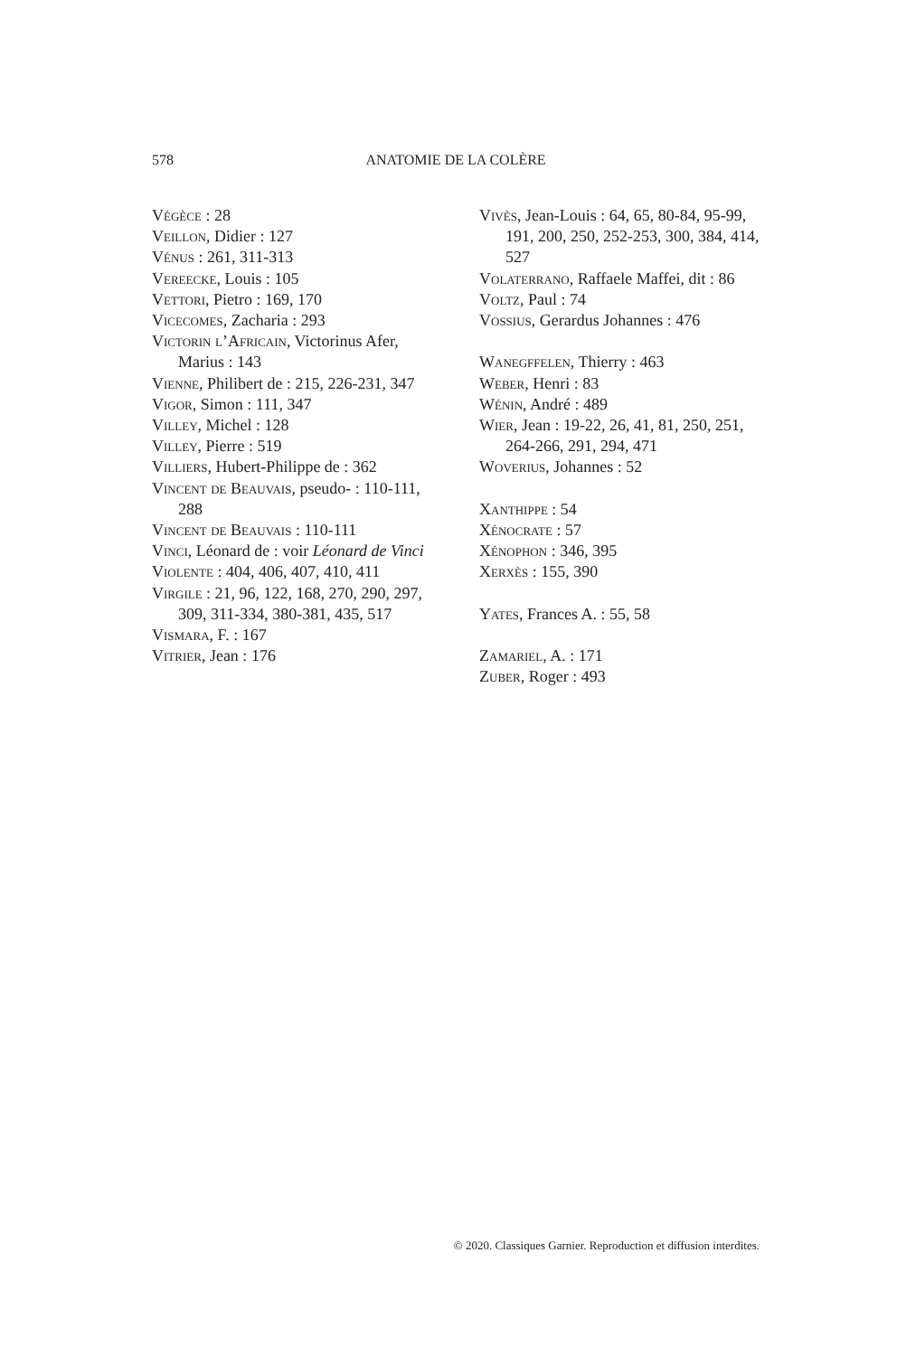578 ANATOMIE DE LA COLÈRE
Végèce : 28
Veillon, Didier : 127
Vénus : 261, 311-313
Vereecke, Louis : 105
Vettori, Pietro : 169, 170
Vicecomes, Zacharia : 293
Victorin l’Africain, Victorinus Afer, Marius : 143
Vienne, Philibert de : 215, 226-231, 347
Vigor, Simon : 111, 347
Villey, Michel : 128
Villey, Pierre : 519
Villiers, Hubert-Philippe de : 362
Vincent de Beauvais, pseudo- : 110-111, 288
Vincent de Beauvais : 110-111
Vinci, Léonard de : voir Léonard de Vinci
Violente : 404, 406, 407, 410, 411
Virgile : 21, 96, 122, 168, 270, 290, 297, 309, 311-334, 380-381, 435, 517
Vismara, F. : 167
Vitrier, Jean : 176
Vivès, Jean-Louis : 64, 65, 80-84, 95-99, 191, 200, 250, 252-253, 300, 384, 414, 527
Volaterrano, Raffaele Maffei, dit : 86
Voltz, Paul : 74
Vossius, Gerardus Johannes : 476
Wanegffelen, Thierry : 463
Weber, Henri : 83
Wénin, André : 489
Wier, Jean : 19-22, 26, 41, 81, 250, 251, 264-266, 291, 294, 471
Woverius, Johannes : 52
Xanthippe : 54
Xénocrate : 57
Xénophon : 346, 395
Xerxès : 155, 390
Yates, Frances A. : 55, 58
Zamariel, A. : 171
Zuber, Roger : 493
© 2020. Classiques Garnier. Reproduction et diffusion interdites.